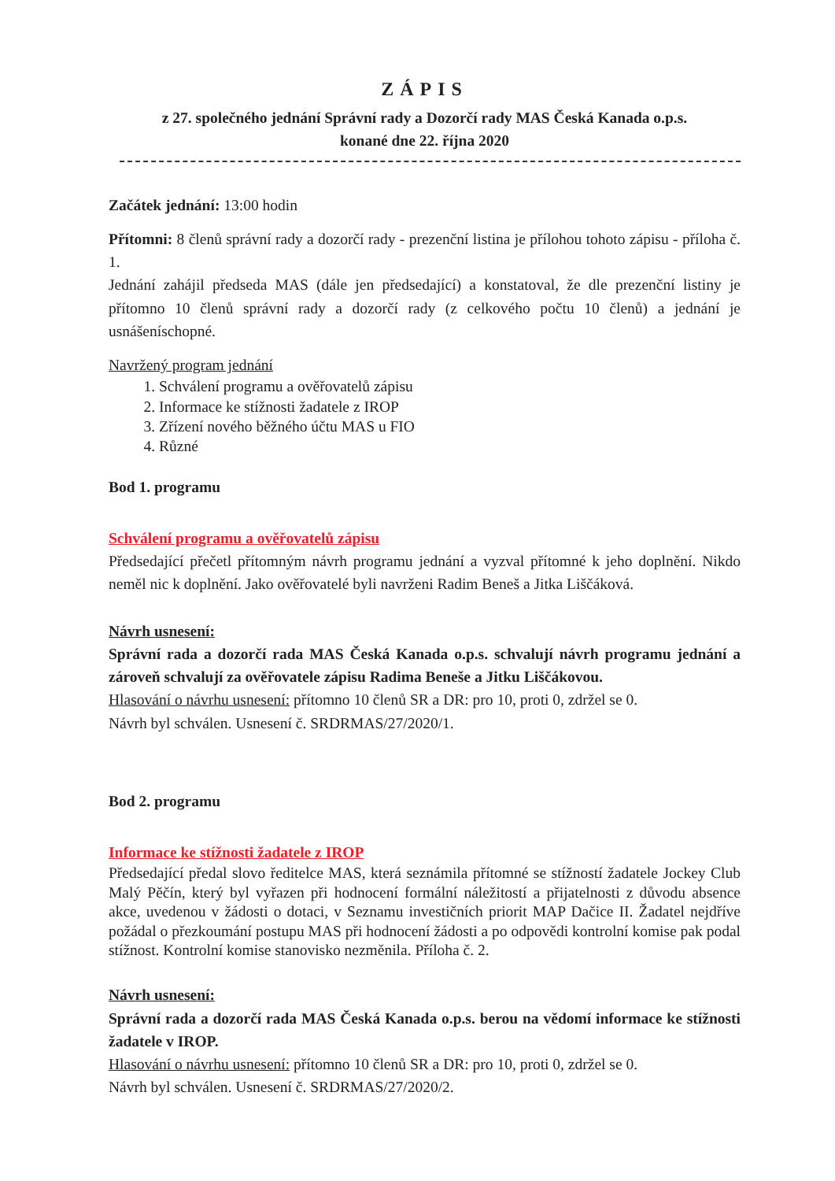ZÁPIS
z 27. společného jednání Správní rady a Dozorčí rady MAS Česká Kanada o.p.s.
konané dne 22. října 2020
Začátek jednání: 13:00 hodin
Přítomni: 8 členů správní rady a dozorčí rady - prezenční listina je přílohou tohoto zápisu - příloha č. 1.
Jednání zahájil předseda MAS (dále jen předsedající) a konstatoval, že dle prezenční listiny je přítomno 10 členů správní rady a dozorčí rady (z celkového počtu 10 členů) a jednání je usnášeníschopné.
Navržený program jednání
1. Schválení programu a ověřovatelů zápisu
2. Informace ke stížnosti žadatele z IROP
3. Zřízení nového běžného účtu MAS u FIO
4. Různé
Bod 1. programu
Schválení programu a ověřovatelů zápisu
Předsedající přečetl přítomným návrh programu jednání a vyzval přítomné k jeho doplnění. Nikdo neměl nic k doplnění. Jako ověřovatelé byli navrženi Radim Beneš a Jitka Liščáková.
Návrh usnesení:
Správní rada a dozorčí rada MAS Česká Kanada o.p.s. schvalují návrh programu jednání a zároveň schvalují za ověřovatele zápisu Radima Beneše a Jitku Liščákovou.
Hlasování o návrhu usnesení: přítomno 10 členů SR a DR: pro 10, proti 0, zdržel se 0.
Návrh byl schválen. Usnesení č. SRDRMAS/27/2020/1.
Bod 2. programu
Informace ke stížnosti žadatele z IROP
Předsedající předal slovo ředitelce MAS, která seznámila přítomné se stížností žadatele Jockey Club Malý Pěčín, který byl vyřazen při hodnocení formální náležitostí a přijatelnosti z důvodu absence akce, uvedenou v žádosti o dotaci, v Seznamu investičních priorit MAP Dačice II. Žadatel nejdříve požádal o přezkoumání postupu MAS při hodnocení žádosti a po odpovědi kontrolní komise pak podal stížnost. Kontrolní komise stanovisko nezměnila. Příloha č. 2.
Návrh usnesení:
Správní rada a dozorčí rada MAS Česká Kanada o.p.s. berou na vědomí informace ke stížnosti žadatele v IROP.
Hlasování o návrhu usnesení: přítomno 10 členů SR a DR: pro 10, proti 0, zdržel se 0.
Návrh byl schválen. Usnesení č. SRDRMAS/27/2020/2.